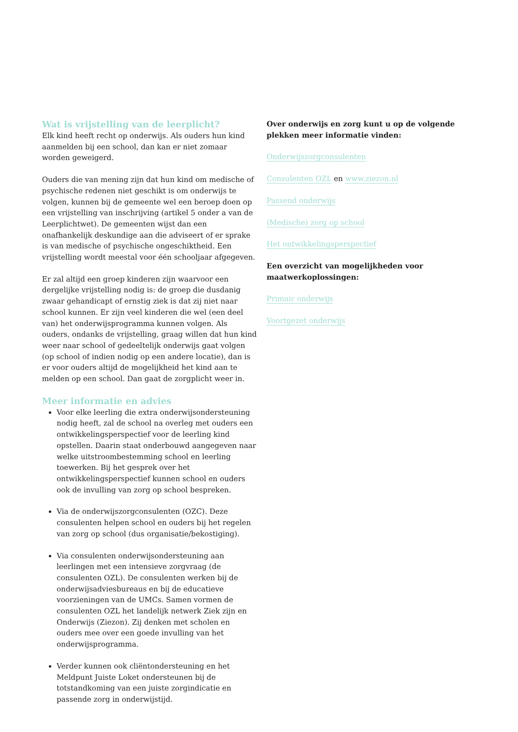Wat is vrijstelling van de leerplicht?
Elk kind heeft recht op onderwijs. Als ouders hun kind aanmelden bij een school, dan kan er niet zomaar worden geweigerd.
Ouders die van mening zijn dat hun kind om medische of psychische redenen niet geschikt is om onderwijs te volgen, kunnen bij de gemeente wel een beroep doen op een vrijstelling van inschrijving (artikel 5 onder a van de Leerplichtwet). De gemeenten wijst dan een onafhankelijk deskundige aan die adviseert of er sprake is van medische of psychische ongeschiktheid. Een vrijstelling wordt meestal voor één schooljaar afgegeven.
Er zal altijd een groep kinderen zijn waarvoor een dergelijke vrijstelling nodig is: de groep die dusdanig zwaar gehandicapt of ernstig ziek is dat zij niet naar school kunnen. Er zijn veel kinderen die wel (een deel van) het onderwijsprogramma kunnen volgen. Als ouders, ondanks de vrijstelling, graag willen dat hun kind weer naar school of gedeeltelijk onderwijs gaat volgen (op school of indien nodig op een andere locatie), dan is er voor ouders altijd de mogelijkheid het kind aan te melden op een school. Dan gaat de zorgplicht weer in.
Meer informatie en advies
Voor elke leerling die extra onderwijsondersteuning nodig heeft, zal de school na overleg met ouders een ontwikkelingsperspectief voor de leerling kind opstellen. Daarin staat onderbouwd aangegeven naar welke uitstroombestemming school en leerling toewerken. Bij het gesprek over het ontwikkelingsperspectief kunnen school en ouders ook de invulling van zorg op school bespreken.
Via de onderwijszorgconsulenten (OZC). Deze consulenten helpen school en ouders bij het regelen van zorg op school (dus organisatie/bekostiging).
Via consulenten onderwijsondersteuning aan leerlingen met een intensieve zorgvraag (de consulenten OZL). De consulenten werken bij de onderwijsadviesbureaus en bij de educatieve voorzieningen van de UMCs. Samen vormen de consulenten OZL het landelijk netwerk Ziek zijn en Onderwijs (Ziezon). Zij denken met scholen en ouders mee over een goede invulling van het onderwijsprogramma.
Verder kunnen ook cliëntondersteuning en het Meldpunt Juiste Loket ondersteunen bij de totstandkoming van een juiste zorgindicatie en passende zorg in onderwijstijd.
Over onderwijs en zorg kunt u op de volgende plekken meer informatie vinden:
Onderwijszorgconsulenten
Consulenten OZL en www.ziezon.nl
Passend onderwijs
(Medische) zorg op school
Het ontwikkelingsperspectief
Een overzicht van mogelijkheden voor maatwerkoplossingen:
Primair onderwijs
Voortgezet onderwijs